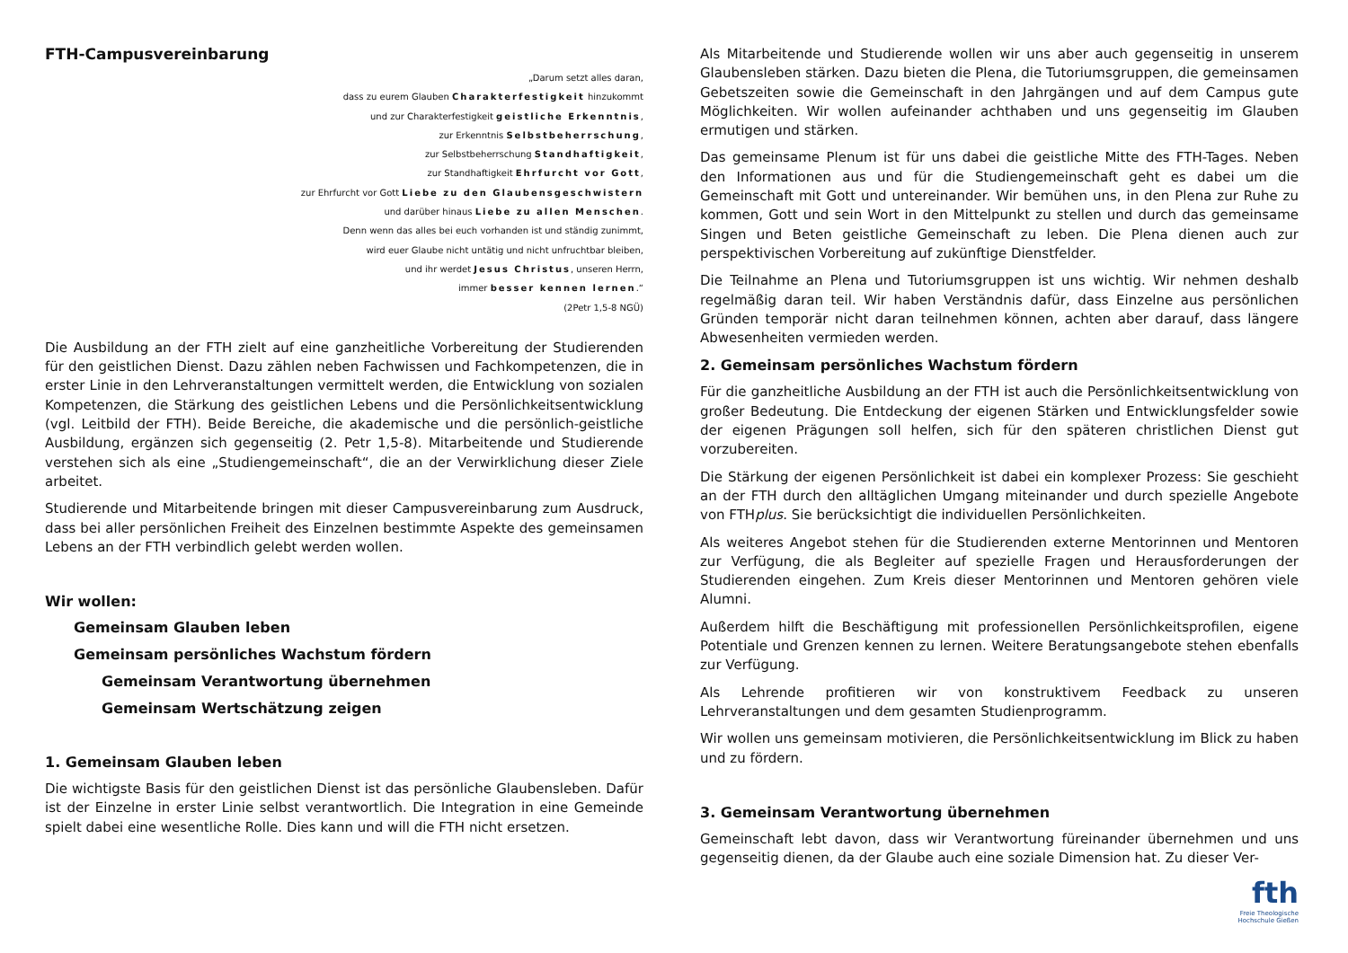FTH-Campusvereinbarung
„Darum setzt alles daran,
dass zu eurem Glauben Charakterfestigkeit hinzukommt
und zur Charakterfestigkeit geistliche Erkenntnis,
zur Erkenntnis Selbstbeherrschung,
zur Selbstbeherrschung Standhaftigkeit,
zur Standhaftigkeit Ehrfurcht vor Gott,
zur Ehrfurcht vor Gott Liebe zu den Glaubensgeschwistern
und darüber hinaus Liebe zu allen Menschen.
Denn wenn das alles bei euch vorhanden ist und ständig zunimmt,
wird euer Glaube nicht untätig und nicht unfruchtbar bleiben,
und ihr werdet Jesus Christus, unseren Herrn,
immer besser kennen lernen.“
(2Petr 1,5-8 NGÜ)
Die Ausbildung an der FTH zielt auf eine ganzheitliche Vorbereitung der Studierenden für den geistlichen Dienst. Dazu zählen neben Fachwissen und Fachkompetenzen, die in erster Linie in den Lehrveranstaltungen vermittelt werden, die Entwicklung von sozialen Kompetenzen, die Stärkung des geistlichen Lebens und die Persönlichkeitsentwicklung (vgl. Leitbild der FTH). Beide Bereiche, die akademische und die persönlich-geistliche Ausbildung, ergänzen sich gegenseitig (2. Petr 1,5-8). Mitarbeitende und Studierende verstehen sich als eine „Studiengemeinschaft“, die an der Verwirklichung dieser Ziele arbeitet.
Studierende und Mitarbeitende bringen mit dieser Campusvereinbarung zum Ausdruck, dass bei aller persönlichen Freiheit des Einzelnen bestimmte Aspekte des gemeinsamen Lebens an der FTH verbindlich gelebt werden wollen.
Wir wollen:
Gemeinsam Glauben leben
Gemeinsam persönliches Wachstum fördern
Gemeinsam Verantwortung übernehmen
Gemeinsam Wertschätzung zeigen
1. Gemeinsam Glauben leben
Die wichtigste Basis für den geistlichen Dienst ist das persönliche Glaubensleben. Dafür ist der Einzelne in erster Linie selbst verantwortlich. Die Integration in eine Gemeinde spielt dabei eine wesentliche Rolle. Dies kann und will die FTH nicht ersetzen.
Als Mitarbeitende und Studierende wollen wir uns aber auch gegenseitig in unserem Glaubensleben stärken. Dazu bieten die Plena, die Tutoriumsgruppen, die gemeinsamen Gebetszeiten sowie die Gemeinschaft in den Jahrgängen und auf dem Campus gute Möglichkeiten. Wir wollen aufeinander achthaben und uns gegenseitig im Glauben ermutigen und stärken.
Das gemeinsame Plenum ist für uns dabei die geistliche Mitte des FTH-Tages. Neben den Informationen aus und für die Studiengemeinschaft geht es dabei um die Gemeinschaft mit Gott und untereinander. Wir bemühen uns, in den Plena zur Ruhe zu kommen, Gott und sein Wort in den Mittelpunkt zu stellen und durch das gemeinsame Singen und Beten geistliche Gemeinschaft zu leben. Die Plena dienen auch zur perspektivischen Vorbereitung auf zukünftige Dienstfelder.
Die Teilnahme an Plena und Tutoriumsgruppen ist uns wichtig. Wir nehmen deshalb regelmäßig daran teil. Wir haben Verständnis dafür, dass Einzelne aus persönlichen Gründen temporär nicht daran teilnehmen können, achten aber darauf, dass längere Abwesenheiten vermieden werden.
2. Gemeinsam persönliches Wachstum fördern
Für die ganzheitliche Ausbildung an der FTH ist auch die Persönlichkeitsentwicklung von großer Bedeutung. Die Entdeckung der eigenen Stärken und Entwicklungsfelder sowie der eigenen Prägungen soll helfen, sich für den späteren christlichen Dienst gut vorzubereiten.
Die Stärkung der eigenen Persönlichkeit ist dabei ein komplexer Prozess: Sie geschieht an der FTH durch den alltäglichen Umgang miteinander und durch spezielle Angebote von FTHplus. Sie berücksichtigt die individuellen Persönlichkeiten.
Als weiteres Angebot stehen für die Studierenden externe Mentorinnen und Mentoren zur Verfügung, die als Begleiter auf spezielle Fragen und Herausforderungen der Studierenden eingehen. Zum Kreis dieser Mentorinnen und Mentoren gehören viele Alumni.
Außerdem hilft die Beschäftigung mit professionellen Persönlichkeitsprofilen, eigene Potentiale und Grenzen kennen zu lernen. Weitere Beratungsangebote stehen ebenfalls zur Verfügung.
Als Lehrende profitieren wir von konstruktivem Feedback zu unseren Lehrveranstaltungen und dem gesamten Studienprogramm.
Wir wollen uns gemeinsam motivieren, die Persönlichkeitsentwicklung im Blick zu haben und zu fördern.
3. Gemeinsam Verantwortung übernehmen
Gemeinschaft lebt davon, dass wir Verantwortung füreinander übernehmen und uns gegenseitig dienen, da der Glaube auch eine soziale Dimension hat. Zu dieser Ver-
fth
Freie Theologische
Hochschule Gießen